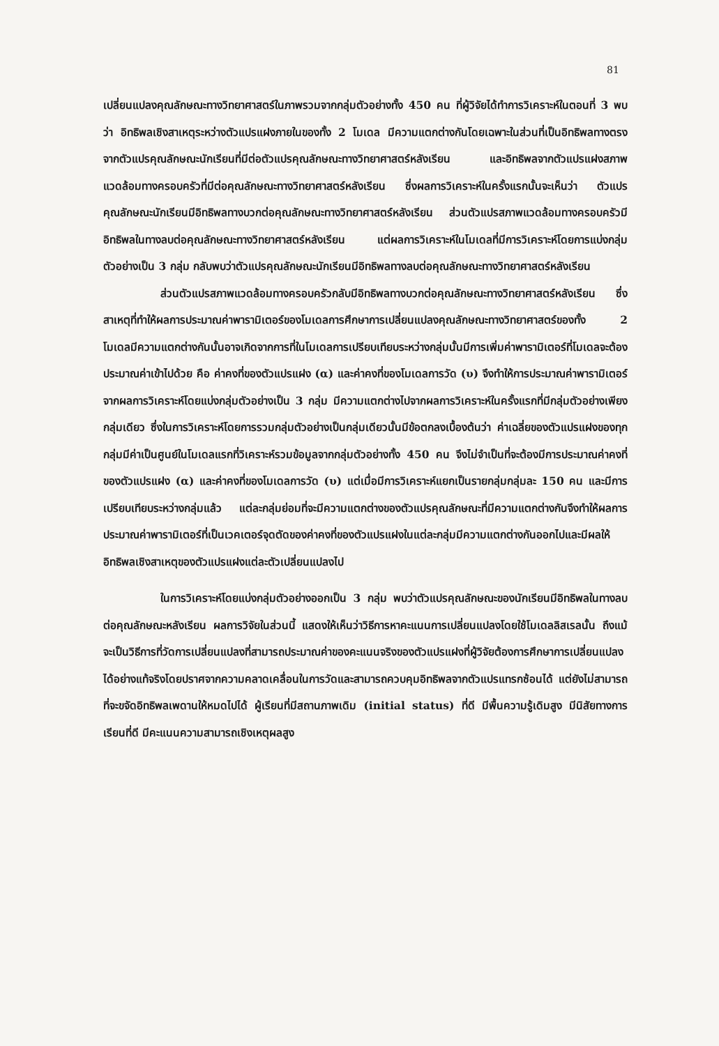81
เปลี่ยนแปลงคุณลักษณะทางวิทยาศาสตร์ในภาพรวมจากกลุ่มตัวอย่างทั้ง 450 คน ที่ผู้วิจัยได้ทำการวิเคราะห์ในตอนที่ 3 พบว่า อิทธิพลเชิงสาเหตุระหว่างตัวแปรแฝงภายในของทั้ง 2 โมเดล มีความแตกต่างกันโดยเฉพาะในส่วนที่เป็นอิทธิพลทางตรงจากตัวแปรคุณลักษณะนักเรียนที่มีต่อตัวแปรคุณลักษณะทางวิทยาศาสตร์หลังเรียน และอิทธิพลจากตัวแปรแฝงสภาพแวดล้อมทางครอบครัวที่มีต่อคุณลักษณะทางวิทยาศาสตร์หลังเรียน ซึ่งผลการวิเคราะห์ในครั้งแรกนั้นจะเห็นว่า ตัวแปรคุณลักษณะนักเรียนมีอิทธิพลทางบวกต่อคุณลักษณะทางวิทยาศาสตร์หลังเรียน ส่วนตัวแปรสภาพแวดล้อมทางครอบครัวมีอิทธิพลในทางลบต่อคุณลักษณะทางวิทยาศาสตร์หลังเรียน แต่ผลการวิเคราะห์ในโมเดลที่มีการวิเคราะห์โดยการแบ่งกลุ่มตัวอย่างเป็น 3 กลุ่ม กลับพบว่าตัวแปรคุณลักษณะนักเรียนมีอิทธิพลทางลบต่อคุณลักษณะทางวิทยาศาสตร์หลังเรียน
ส่วนตัวแปรสภาพแวดล้อมทางครอบครัวกลับมีอิทธิพลทางบวกต่อคุณลักษณะทางวิทยาศาสตร์หลังเรียน ซึ่งสาเหตุที่ทำให้ผลการประมาณค่าพารามิเตอร์ของโมเดลการศึกษาการเปลี่ยนแปลงคุณลักษณะทางวิทยาศาสตร์ของทั้ง 2 โมเดลมีความแตกต่างกันนั้นอาจเกิดจากการที่ในโมเดลการเปรียบเทียบระหว่างกลุ่มนั้นมีการเพิ่มค่าพารามิเตอร์ที่โมเดลจะต้องประมาณค่าเข้าไปด้วย คือ ค่าคงที่ของตัวแปรแฝง (α) และค่าคงที่ของโมเดลการวัด (υ) จึงทำให้การประมาณค่าพารามิเตอร์จากผลการวิเคราะห์โดยแบ่งกลุ่มตัวอย่างเป็น 3 กลุ่ม มีความแตกต่างไปจากผลการวิเคราะห์ในครั้งแรกที่มีกลุ่มตัวอย่างเพียงกลุ่มเดียว ซึ่งในการวิเคราะห์โดยการรวมกลุ่มตัวอย่างเป็นกลุ่มเดียวนั้นมีข้อตกลงเบื้องต้นว่า ค่าเฉลี่ยของตัวแปรแฝงของทุกกลุ่มมีค่าเป็นศูนย์ในโมเดลแรกที่วิเคราะห์รวมข้อมูลจากกลุ่มตัวอย่างทั้ง 450 คน จึงไม่จำเป็นที่จะต้องมีการประมาณค่าคงที่ของตัวแปรแฝง (α) และค่าคงที่ของโมเดลการวัด (υ) แต่เมื่อมีการวิเคราะห์แยกเป็นรายกลุ่มกลุ่มละ 150 คน และมีการเปรียบเทียบระหว่างกลุ่มแล้ว แต่ละกลุ่มย่อมที่จะมีความแตกต่างของตัวแปรคุณลักษณะที่มีความแตกต่างกันจึงทำให้ผลการประมาณค่าพารามิเตอร์ที่เป็นเวคเตอร์จุดตัดของค่าคงที่ของตัวแปรแฝงในแต่ละกลุ่มมีความแตกต่างกันออกไปและมีผลให้อิทธิพลเชิงสาเหตุของตัวแปรแฝงแต่ละตัวเปลี่ยนแปลงไป
ในการวิเคราะห์โดยแบ่งกลุ่มตัวอย่างออกเป็น 3 กลุ่ม พบว่าตัวแปรคุณลักษณะของนักเรียนมีอิทธิพลในทางลบต่อคุณลักษณะหลังเรียน ผลการวิจัยในส่วนนี้ แสดงให้เห็นว่าวิธีการหาคะแนนการเปลี่ยนแปลงโดยใช้โมเดลลิสเรลนั้น ถึงแม้จะเป็นวิธีการที่วัดการเปลี่ยนแปลงที่สามารถประมาณค่าของคะแนนจริงของตัวแปรแฝงที่ผู้วิจัยต้องการศึกษาการเปลี่ยนแปลงได้อย่างแท้จริงโดยปราศจากความคลาดเคลื่อนในการวัดและสามารถควบคุมอิทธิพลจากตัวแปรแทรกซ้อนได้ แต่ยังไม่สามารถที่จะขจัดอิทธิพลเพดานให้หมดไปได้ ผู้เรียนที่มีสถานภาพเดิม (initial status) ที่ดี มีพื้นความรู้เดิมสูง มีนิสัยทางการเรียนที่ดี มีคะแนนความสามารถเชิงเหตุผลสูง